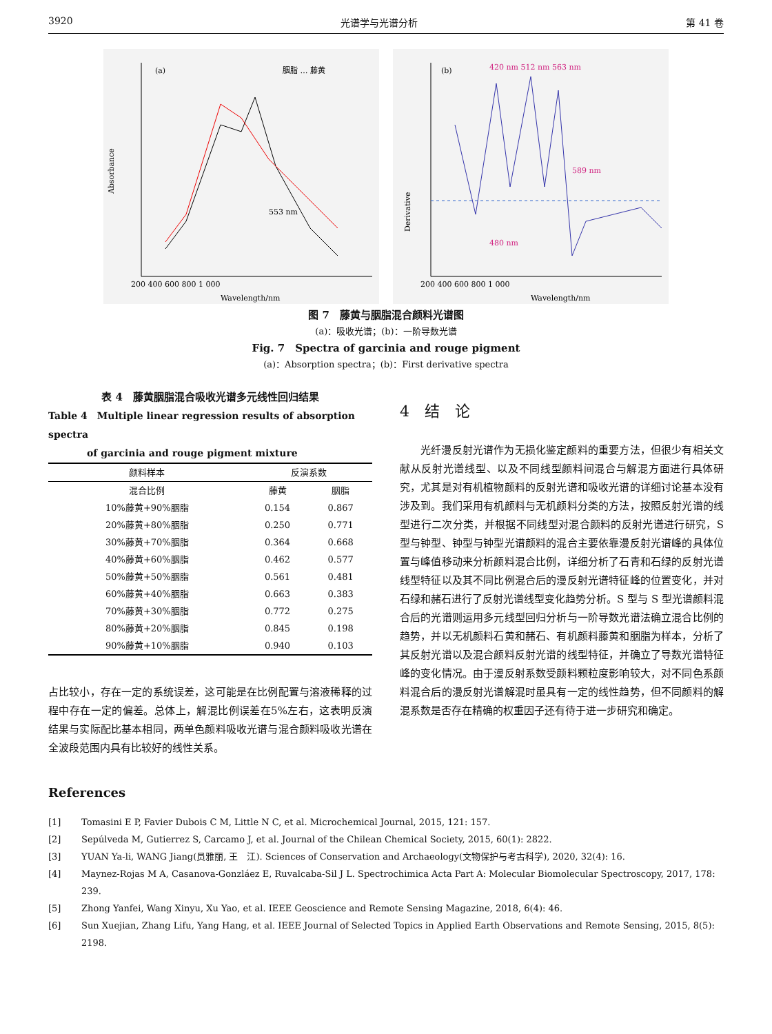3920 光谱学与光谱分析 第 41 卷
(a)
Absorbance
Wavelength/nm
200 400 600 800 1 000
胭脂 … 藤黄
553 nm
(b)
Derivative
Wavelength/nm
200 400 600 800 1 000
420 nm 512 nm 563 nm
480 nm
589 nm
图 7　藤黄与胭脂混合颜料光谱图
(a)：吸收光谱；(b)：一阶导数光谱
Fig. 7　Spectra of garcinia and rouge pigment
(a)：Absorption spectra；(b)：First derivative spectra
表 4　藤黄胭脂混合吸收光谱多元线性回归结果
Table 4　Multiple linear regression results of absorption spectra
　　　　of garcinia and rouge pigment mixture
| 颜料样本 | 反演系数 | |
| --- | --- | --- |
| 混合比例 | 藤黄 | 胭脂 |
| 10%藤黄+90%胭脂 | 0.154 | 0.867 |
| 20%藤黄+80%胭脂 | 0.250 | 0.771 |
| 30%藤黄+70%胭脂 | 0.364 | 0.668 |
| 40%藤黄+60%胭脂 | 0.462 | 0.577 |
| 50%藤黄+50%胭脂 | 0.561 | 0.481 |
| 60%藤黄+40%胭脂 | 0.663 | 0.383 |
| 70%藤黄+30%胭脂 | 0.772 | 0.275 |
| 80%藤黄+20%胭脂 | 0.845 | 0.198 |
| 90%藤黄+10%胭脂 | 0.940 | 0.103 |
占比较小，存在一定的系统误差，这可能是在比例配置与溶液稀释的过程中存在一定的偏差。总体上，解混比例误差在5%左右，这表明反演结果与实际配比基本相同，两单色颜料吸收光谱与混合颜料吸收光谱在全波段范围内具有比较好的线性关系。
4　结　论
光纤漫反射光谱作为无损化鉴定颜料的重要方法，但很少有相关文献从反射光谱线型、以及不同线型颜料间混合与解混方面进行具体研究，尤其是对有机植物颜料的反射光谱和吸收光谱的详细讨论基本没有涉及到。我们采用有机颜料与无机颜料分类的方法，按照反射光谱的线型进行二次分类，并根据不同线型对混合颜料的反射光谱进行研究，S 型与钟型、钟型与钟型光谱颜料的混合主要依靠漫反射光谱峰的具体位置与峰值移动来分析颜料混合比例，详细分析了石青和石绿的反射光谱线型特征以及其不同比例混合后的漫反射光谱特征峰的位置变化，并对石绿和赭石进行了反射光谱线型变化趋势分析。S 型与 S 型光谱颜料混合后的光谱则运用多元线型回归分析与一阶导数光谱法确立混合比例的趋势，并以无机颜料石黄和赭石、有机颜料藤黄和胭脂为样本，分析了其反射光谱以及混合颜料反射光谱的线型特征，并确立了导数光谱特征峰的变化情况。由于漫反射系数受颜料颗粒度影响较大，对不同色系颜料混合后的漫反射光谱解混时虽具有一定的线性趋势，但不同颜料的解混系数是否存在精确的权重因子还有待于进一步研究和确定。
References
[1] Tomasini E P, Favier Dubois C M, Little N C, et al. Microchemical Journal, 2015, 121: 157.
[2] Sepúlveda M, Gutierrez S, Carcamo J, et al. Journal of the Chilean Chemical Society, 2015, 60(1): 2822.
[3] YUAN Ya-li, WANG Jiang(员雅丽, 王　江). Sciences of Conservation and Archaeology(文物保护与考古科学), 2020, 32(4): 16.
[4] Maynez-Rojas M A, Casanova-Gonzláez E, Ruvalcaba-Sil J L. Spectrochimica Acta Part A: Molecular Biomolecular Spectroscopy, 2017, 178: 239.
[5] Zhong Yanfei, Wang Xinyu, Xu Yao, et al. IEEE Geoscience and Remote Sensing Magazine, 2018, 6(4): 46.
[6] Sun Xuejian, Zhang Lifu, Yang Hang, et al. IEEE Journal of Selected Topics in Applied Earth Observations and Remote Sensing, 2015, 8(5): 2198.